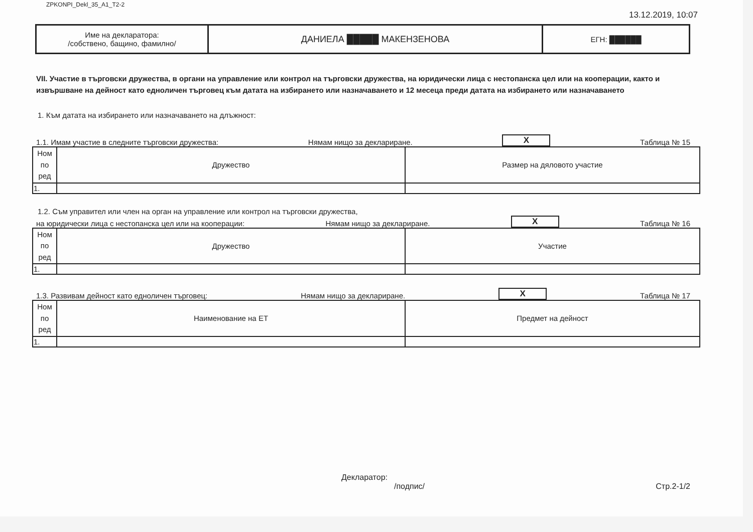ZPKONPI_Dekl_35_A1_T2-2 13.12.2019, 10:07
Име на декларатора:
/собствено, бащино, фамилно/
ДАНИЕЛА █████ МАКЕНЗЕНОВА ЕГН: ██████
VII. Участие в търговски дружества, в органи на управление или контрол на търговски дружества, на юридически лица с нестопанска цел или на кооперации, както и извършване на дейност като едноличен търговец към датата на избирането или назначаването и 12 месеца преди датата на избирането или назначаването
1. Към датата на избирането или назначаването на длъжност:
1.1. Имам участие в следните търговски дружества: Нямам нищо за деклариране. X Таблица № 15
| Ном по ред | Дружество | Размер на дяловото участие |
| --- | --- | --- |
| 1. | | |
1.2. Съм управител или член на орган на управление или контрол на търговски дружества,
на юридически лица с нестопанска цел или на кооперации: Нямам нищо за деклариране. X Таблица № 16
| Ном по ред | Дружество | Участие |
| --- | --- | --- |
| 1. | | |
1.3. Развивам дейност като едноличен търговец: Нямам нищо за деклариране. X Таблица № 17
| Ном по ред | Наименование на ЕТ | Предмет на дейност |
| --- | --- | --- |
| 1. | | |
Декларатор:
/подпис/ Стр.2-1/2